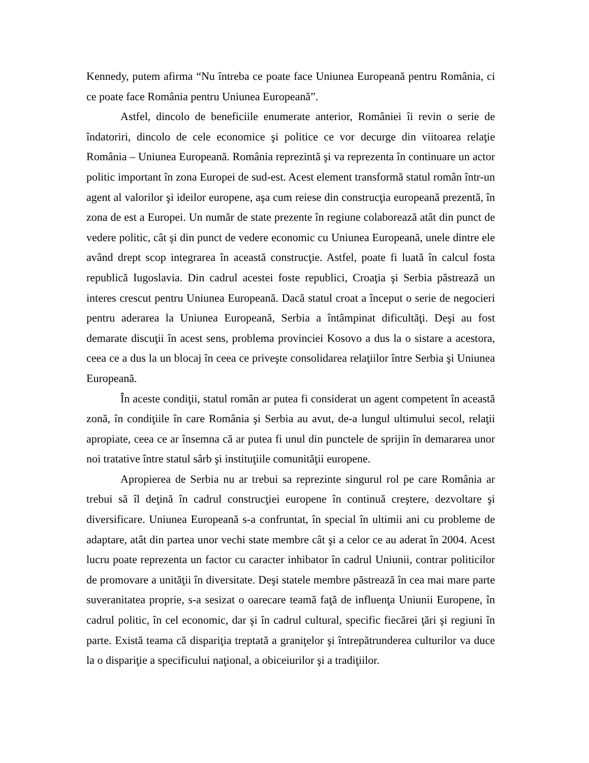Kennedy, putem afirma “Nu întreba ce poate face Uniunea Europeană pentru România, ci ce poate face România pentru Uniunea Europeană”.
Astfel, dincolo de beneficiile enumerate anterior, României îi revin o serie de îndatoriri, dincolo de cele economice şi politice ce vor decurge din viitoarea relaţie România – Uniunea Europeană. România reprezintă şi va reprezenta în continuare un actor politic important în zona Europei de sud-est. Acest element transformă statul român într-un agent al valorilor şi ideilor europene, aşa cum reiese din construcţia europeană prezentă, în zona de est a Europei. Un număr de state prezente în regiune colaborează atât din punct de vedere politic, cât şi din punct de vedere economic cu Uniunea Europeană, unele dintre ele având drept scop integrarea în această construcţie. Astfel, poate fi luată în calcul fosta republică Iugoslavia. Din cadrul acestei foste republici, Croaţia şi Serbia păstrează un interes crescut pentru Uniunea Europeană. Dacă statul croat a început o serie de negocieri pentru aderarea la Uniunea Europeană, Serbia a întâmpinat dificultăţi. Deşi au fost demarate discuţii în acest sens, problema provinciei Kosovo a dus la o sistare a acestora, ceea ce a dus la un blocaj în ceea ce priveşte consolidarea relaţiilor între Serbia şi Uniunea Europeană.
În aceste condiţii, statul român ar putea fi considerat un agent competent în această zonă, în condiţiile în care România şi Serbia au avut, de-a lungul ultimului secol, relaţii apropiate, ceea ce ar însemna că ar putea fi unul din punctele de sprijin în demararea unor noi tratative între statul sârb şi instituţiile comunităţii europene.
Apropierea de Serbia nu ar trebui sa reprezinte singurul rol pe care România ar trebui să îl deţină în cadrul construcţiei europene în continuă creştere, dezvoltare şi diversificare. Uniunea Europeană s-a confruntat, în special în ultimii ani cu probleme de adaptare, atât din partea unor vechi state membre cât şi a celor ce au aderat în 2004. Acest lucru poate reprezenta un factor cu caracter inhibator în cadrul Uniunii, contrar politicilor de promovare a unităţii în diversitate. Deşi statele membre păstrează în cea mai mare parte suveranitatea proprie, s-a sesizat o oarecare teamă faţă de influenţa Uniunii Europene, în cadrul politic, în cel economic, dar şi în cadrul cultural, specific fiecărei ţări şi regiuni în parte. Există teama că dispariţia treptată a graniţelor şi întrepătrunderea culturilor va duce la o dispariţie a specificului naţional, a obiceiurilor şi a tradiţiilor.